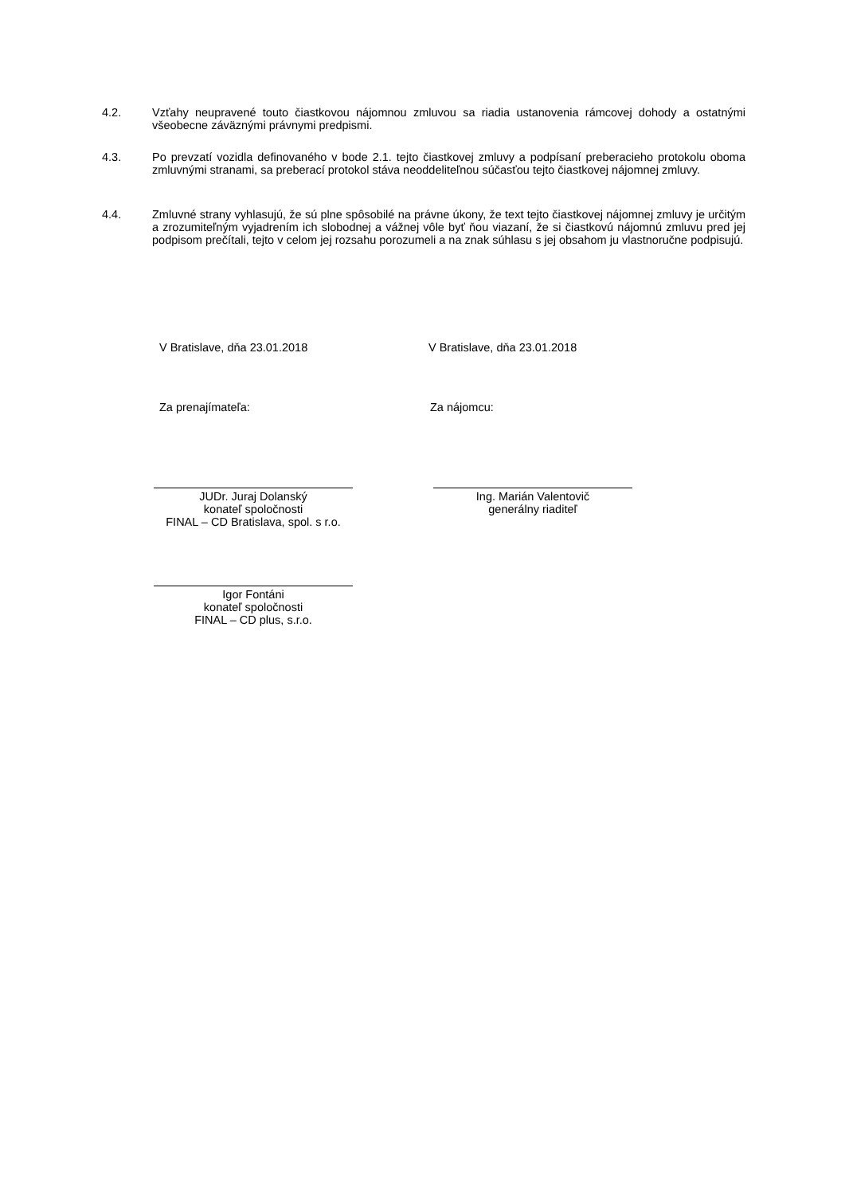4.2. Vzťahy neupravené touto čiastkovou nájomnou zmluvou sa riadia ustanovenia rámcovej dohody a ostatnými všeobecne záväznými právnymi predpismi.
4.3. Po prevzatí vozidla definovaného v bode 2.1. tejto čiastkovej zmluvy a podpísaní preberacieho protokolu oboma zmluvnými stranami, sa preberací protokol stáva neoddeliteľnou súčasťou tejto čiastkovej nájomnej zmluvy.
4.4. Zmluvné strany vyhlasujú, že sú plne spôsobilé na právne úkony, že text tejto čiastkovej nájomnej zmluvy je určitým a zrozumiteľným vyjadrením ich slobodnej a vážnej vôle byť ňou viazaní, že si čiastkovú nájomnú zmluvu pred jej podpisom prečítali, tejto v celom jej rozsahu porozumeli a na znak súhlasu s jej obsahom ju vlastnoručne podpisujú.
V Bratislave, dňa 23.01.2018 V Bratislave, dňa 23.01.2018
Za prenajímateľa: Za nájomcu:
JUDr. Juraj Dolanský
konateľ spoločnosti
FINAL – CD Bratislava, spol. s r.o.
Ing. Marián Valentovič
generálny riaditeľ
Igor Fontáni
konateľ spoločnosti
FINAL – CD plus, s.r.o.